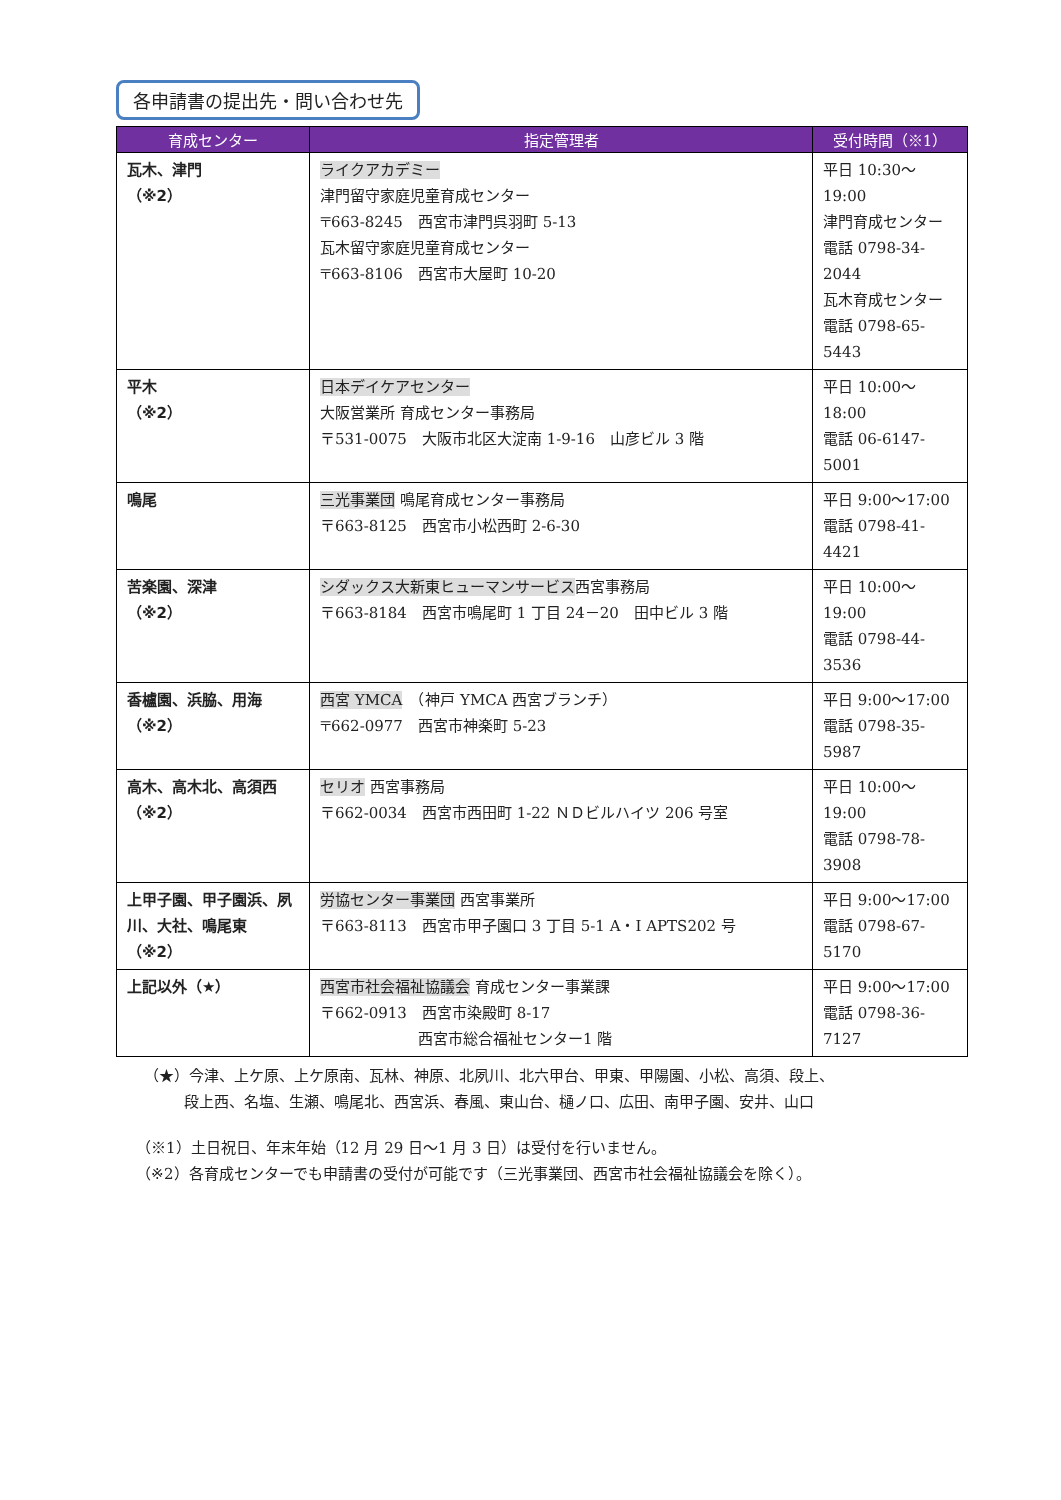各申請書の提出先・問い合わせ先
| 育成センター | 指定管理者 | 受付時間（※1） |
| --- | --- | --- |
| 瓦木、津門 （※2） | ライクアカデミー 津門留守家庭児童育成センター 〒663-8245 西宮市津門呉羽町 5-13 瓦木留守家庭児童育成センター 〒663-8106 西宮市大屋町 10-20 | 平日 10:30～19:00 津門育成センター 電話 0798-34-2044 瓦木育成センター 電話 0798-65-5443 |
| 平木 （※2） | 日本デイケアセンター 大阪営業所 育成センター事務局 〒531-0075 大阪市北区大淀南 1-9-16 山彦ビル 3 階 | 平日 10:00～18:00 電話 06-6147-5001 |
| 鳴尾 | 三光事業団 鳴尾育成センター事務局 〒663-8125 西宮市小松西町 2-6-30 | 平日 9:00～17:00 電話 0798-41-4421 |
| 苦楽園、深津 （※2） | シダックス大新東ヒューマンサービス 西宮事務局 〒663-8184 西宮市鳴尾町 1 丁目 24－20 田中ビル 3 階 | 平日 10:00～19:00 電話 0798-44-3536 |
| 香櫨園、浜脇、用海 （※2） | 西宮 YMCA （神戸 YMCA 西宮ブランチ） 〒662-0977 西宮市神楽町 5-23 | 平日 9:00～17:00 電話 0798-35-5987 |
| 高木、高木北、高須西 （※2） | セリオ 西宮事務局 〒662-0034 西宮市西田町 1-22 ＮＤビルハイツ 206 号室 | 平日 10:00～19:00 電話 0798-78-3908 |
| 上甲子園、甲子園浜、夙川、大社、鳴尾東 （※2） | 労協センター事業団 西宮事業所 〒663-8113 西宮市甲子園口 3 丁目 5-1 A・I APTS202 号 | 平日 9:00～17:00 電話 0798-67-5170 |
| 上記以外（★） | 西宮市社会福祉協議会 育成センター事業課 〒662-0913 西宮市染殿町 8-17 西宮市総合福祉センター1 階 | 平日 9:00～17:00 電話 0798-36-7127 |
（★）今津、上ケ原、上ケ原南、瓦林、神原、北夙川、北六甲台、甲東、甲陽園、小松、高須、段上、
段上西、名塩、生瀬、鳴尾北、西宮浜、春風、東山台、樋ノ口、広田、南甲子園、安井、山口
（※1）土日祝日、年末年始（12 月 29 日～1 月 3 日）は受付を行いません。
（※2）各育成センターでも申請書の受付が可能です（三光事業団、西宮市社会福祉協議会を除く）。